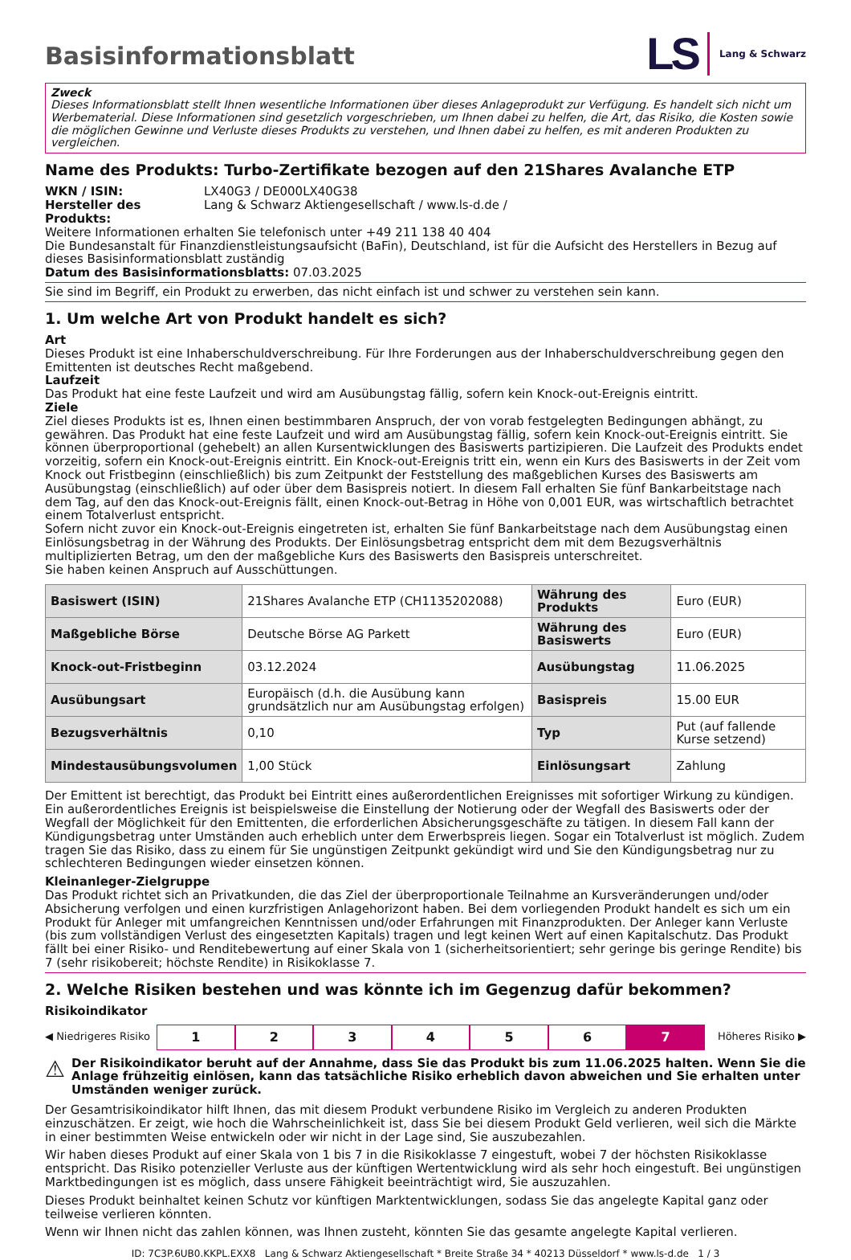Basisinformationsblatt
LS Lang & Schwarz
Zweck
Dieses Informationsblatt stellt Ihnen wesentliche Informationen über dieses Anlageprodukt zur Verfügung. Es handelt sich nicht um Werbematerial. Diese Informationen sind gesetzlich vorgeschrieben, um Ihnen dabei zu helfen, die Art, das Risiko, die Kosten sowie die möglichen Gewinne und Verluste dieses Produkts zu verstehen, und Ihnen dabei zu helfen, es mit anderen Produkten zu vergleichen.
Name des Produkts: Turbo-Zertifikate bezogen auf den 21Shares Avalanche ETP
WKN / ISIN: LX40G3 / DE000LX40G38
Hersteller des Produkts: Lang & Schwarz Aktiengesellschaft / www.ls-d.de /
Weitere Informationen erhalten Sie telefonisch unter +49 211 138 40 404
Die Bundesanstalt für Finanzdienstleistungsaufsicht (BaFin), Deutschland, ist für die Aufsicht des Herstellers in Bezug auf dieses Basisinformationsblatt zuständig
Datum des Basisinformationsblatts: 07.03.2025
Sie sind im Begriff, ein Produkt zu erwerben, das nicht einfach ist und schwer zu verstehen sein kann.
1. Um welche Art von Produkt handelt es sich?
Art
Dieses Produkt ist eine Inhaberschuldverschreibung. Für Ihre Forderungen aus der Inhaberschuldverschreibung gegen den Emittenten ist deutsches Recht maßgebend.
Laufzeit
Das Produkt hat eine feste Laufzeit und wird am Ausübungstag fällig, sofern kein Knock-out-Ereignis eintritt.
Ziele
Ziel dieses Produkts ist es, Ihnen einen bestimmbaren Anspruch, der von vorab festgelegten Bedingungen abhängt, zu gewähren. Das Produkt hat eine feste Laufzeit und wird am Ausübungstag fällig, sofern kein Knock-out-Ereignis eintritt. Sie können überproportional (gehebelt) an allen Kursentwicklungen des Basiswerts partizipieren. Die Laufzeit des Produkts endet vorzeitig, sofern ein Knock-out-Ereignis eintritt. Ein Knock-out-Ereignis tritt ein, wenn ein Kurs des Basiswerts in der Zeit vom Knock out Fristbeginn (einschließlich) bis zum Zeitpunkt der Feststellung des maßgeblichen Kurses des Basiswerts am Ausübungstag (einschließlich) auf oder über dem Basispreis notiert. In diesem Fall erhalten Sie fünf Bankarbeitstage nach dem Tag, auf den das Knock-out-Ereignis fällt, einen Knock-out-Betrag in Höhe von 0,001 EUR, was wirtschaftlich betrachtet einem Totalverlust entspricht.
Sofern nicht zuvor ein Knock-out-Ereignis eingetreten ist, erhalten Sie fünf Bankarbeitstage nach dem Ausübungstag einen Einlösungsbetrag in der Währung des Produkts. Der Einlösungsbetrag entspricht dem mit dem Bezugsverhältnis multiplizierten Betrag, um den der maßgebliche Kurs des Basiswerts den Basispreis unterschreitet.
Sie haben keinen Anspruch auf Ausschüttungen.
| Basiswert (ISIN) | 21Shares Avalanche ETP (CH1135202088) | Währung des Produkts | Euro (EUR) |
| Maßgebliche Börse | Deutsche Börse AG Parkett | Währung des Basiswerts | Euro (EUR) |
| Knock-out-Fristbeginn | 03.12.2024 | Ausübungstag | 11.06.2025 |
| Ausübungsart | Europäisch (d.h. die Ausübung kann grundsätzlich nur am Ausübungstag erfolgen) | Basispreis | 15.00 EUR |
| Bezugsverhältnis | 0,10 | Typ | Put (auf fallende Kurse setzend) |
| Mindestausübungsvolumen | 1,00 Stück | Einlösungsart | Zahlung |
Der Emittent ist berechtigt, das Produkt bei Eintritt eines außerordentlichen Ereignisses mit sofortiger Wirkung zu kündigen. Ein außerordentliches Ereignis ist beispielsweise die Einstellung der Notierung oder der Wegfall des Basiswerts oder der Wegfall der Möglichkeit für den Emittenten, die erforderlichen Absicherungsgeschäfte zu tätigen. In diesem Fall kann der Kündigungsbetrag unter Umständen auch erheblich unter dem Erwerbspreis liegen. Sogar ein Totalverlust ist möglich. Zudem tragen Sie das Risiko, dass zu einem für Sie ungünstigen Zeitpunkt gekündigt wird und Sie den Kündigungsbetrag nur zu schlechteren Bedingungen wieder einsetzen können.
Kleinanleger-Zielgruppe
Das Produkt richtet sich an Privatkunden, die das Ziel der überproportionale Teilnahme an Kursveränderungen und/oder Absicherung verfolgen und einen kurzfristigen Anlagehorizont haben. Bei dem vorliegenden Produkt handelt es sich um ein Produkt für Anleger mit umfangreichen Kenntnissen und/oder Erfahrungen mit Finanzprodukten. Der Anleger kann Verluste (bis zum vollständigen Verlust des eingesetzten Kapitals) tragen und legt keinen Wert auf einen Kapitalschutz. Das Produkt fällt bei einer Risiko- und Renditebewertung auf einer Skala von 1 (sicherheitsorientiert; sehr geringe bis geringe Rendite) bis 7 (sehr risikobereit; höchste Rendite) in Risikoklasse 7.
2. Welche Risiken bestehen und was könnte ich im Gegenzug dafür bekommen?
Risikoindikator
◀ Niedrigeres Risiko 1234567 Höheres Risiko ▶
⚠ Der Risikoindikator beruht auf der Annahme, dass Sie das Produkt bis zum 11.06.2025 halten. Wenn Sie die Anlage frühzeitig einlösen, kann das tatsächliche Risiko erheblich davon abweichen und Sie erhalten unter Umständen weniger zurück.
Der Gesamtrisikoindikator hilft Ihnen, das mit diesem Produkt verbundene Risiko im Vergleich zu anderen Produkten einzuschätzen. Er zeigt, wie hoch die Wahrscheinlichkeit ist, dass Sie bei diesem Produkt Geld verlieren, weil sich die Märkte in einer bestimmten Weise entwickeln oder wir nicht in der Lage sind, Sie auszubezahlen.
Wir haben dieses Produkt auf einer Skala von 1 bis 7 in die Risikoklasse 7 eingestuft, wobei 7 der höchsten Risikoklasse entspricht. Das Risiko potenzieller Verluste aus der künftigen Wertentwicklung wird als sehr hoch eingestuft. Bei ungünstigen Marktbedingungen ist es möglich, dass unsere Fähigkeit beeinträchtigt wird, Sie auszuzahlen.
Dieses Produkt beinhaltet keinen Schutz vor künftigen Marktentwicklungen, sodass Sie das angelegte Kapital ganz oder teilweise verlieren könnten.
Wenn wir Ihnen nicht das zahlen können, was Ihnen zusteht, könnten Sie das gesamte angelegte Kapital verlieren.
ID: 7C3P.6UB0.KKPL.EXX8 Lang & Schwarz Aktiengesellschaft * Breite Straße 34 * 40213 Düsseldorf * www.ls-d.de 1 / 3